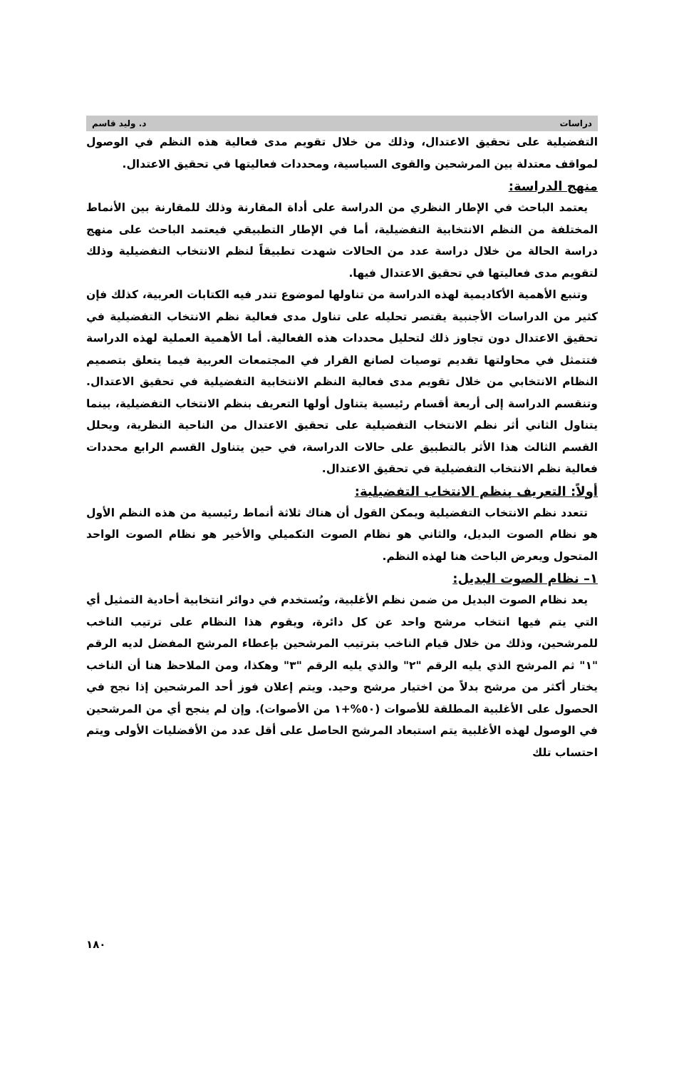دراسات د. وليد قاسم
التفضيلية على تحقيق الاعتدال، وذلك من خلال تقويم مدى فعالية هذه النظم في الوصول لمواقف معتدلة بين المرشحين والقوى السياسية، ومحددات فعاليتها في تحقيق الاعتدال.
منهج الدراسة:
يعتمد الباحث في الإطار النظري من الدراسة على أداة المقارنة وذلك للمقارنة بين الأنماط المختلفة من النظم الانتخابية التفضيلية، أما في الإطار التطبيقي فيعتمد الباحث على منهج دراسة الحالة من خلال دراسة عدد من الحالات شهدت تطبيقاً لنظم الانتخاب التفضيلية وذلك لتقويم مدى فعاليتها في تحقيق الاعتدال فيها.
وتنبع الأهمية الأكاديمية لهذه الدراسة من تناولها لموضوع تندر فيه الكتابات العربية، كذلك فإن كثير من الدراسات الأجنبية يقتصر تحليله على تناول مدى فعالية نظم الانتخاب التفضيلية في تحقيق الاعتدال دون تجاوز ذلك لتحليل محددات هذه الفعالية. أما الأهمية العملية لهذه الدراسة فتتمثل في محاولتها تقديم توصيات لصانع القرار في المجتمعات العربية فيما يتعلق بتصميم النظام الانتخابي من خلال تقويم مدى فعالية النظم الانتخابية التفضيلية في تحقيق الاعتدال. وتنقسم الدراسة إلى أربعة أقسام رئيسية يتناول أولها التعريف بنظم الانتخاب التفضيلية، بينما يتناول الثاني أثر نظم الانتخاب التفضيلية على تحقيق الاعتدال من الناحية النظرية، ويحلل القسم الثالث هذا الأثر بالتطبيق على حالات الدراسة، في حين يتناول القسم الرابع محددات فعالية نظم الانتخاب التفضيلية في تحقيق الاعتدال.
أولاً: التعريف بنظم الانتخاب التفضيلية:
تتعدد نظم الانتخاب التفضيلية ويمكن القول أن هناك ثلاثة أنماط رئيسية من هذه النظم الأول هو نظام الصوت البديل، والثاني هو نظام الصوت التكميلي والأخير هو نظام الصوت الواحد المتحول ويعرض الباحث هنا لهذه النظم.
١– نظام الصوت البديل:
يعد نظام الصوت البديل من ضمن نظم الأغلبية، ويُستخدم في دوائر انتخابية أحادية التمثيل أي التي يتم فيها انتخاب مرشح واحد عن كل دائرة، ويقوم هذا النظام على ترتيب الناخب للمرشحين، وذلك من خلال قيام الناخب بترتيب المرشحين بإعطاء المرشح المفضل لديه الرقم "١" ثم المرشح الذي يليه الرقم "٢" والذي يليه الرقم "٣" وهكذا، ومن الملاحظ هنا أن الناخب يختار أكثر من مرشح بدلاً من اختيار مرشح وحيد. ويتم إعلان فوز أحد المرشحين إذا نجح في الحصول على الأغلبية المطلقة للأصوات (٥٠%+١ من الأصوات). وإن لم ينجح أي من المرشحين في الوصول لهذه الأغلبية يتم استبعاد المرشح الحاصل على أقل عدد من الأفضليات الأولى ويتم احتساب تلك
١٨٠